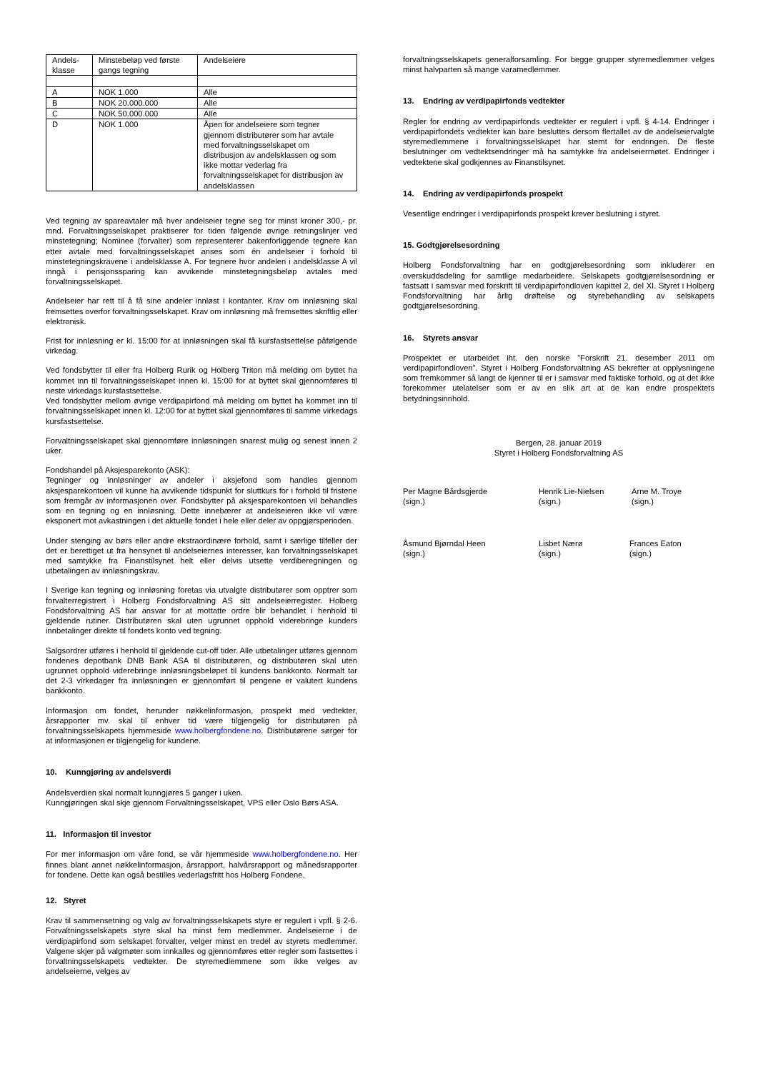| Andels- klasse | Minstebeløp ved første gangs tegning | Andelseiere |
| A | NOK 1.000 | Alle |
| B | NOK 20.000.000 | Alle |
| C | NOK 50.000.000 | Alle |
| D | NOK 1.000 | Åpen for andelseiere som tegner gjennom distributører som har avtale med forvaltningsselskapet om distribusjon av andelsklassen og som ikke mottar vederlag fra forvaltningsselskapet for distribusjon av andelsklassen |
Ved tegning av spareavtaler må hver andelseier tegne seg for minst kroner 300,- pr. mnd. Forvaltningsselskapet praktiserer for tiden følgende øvrige retningslinjer ved minstetegning; Nominee (forvalter) som representerer bakenforliggende tegnere kan etter avtale med forvaltningsselskapet anses som én andelseier i forhold til minstetegningskravene i andelsklasse A. For tegnere hvor andelen i andelsklasse A vil inngå i pensjonssparing kan avvikende minstetegningsbeløp avtales med forvaltningsselskapet.
Andelseier har rett til å få sine andeler innløst i kontanter. Krav om innløsning skal fremsettes overfor forvaltningsselskapet. Krav om innløsning må fremsettes skriftlig eller elektronisk.
Frist for innløsning er kl. 15:00 for at innløsningen skal få kursfastsettelse påfølgende virkedag.
Ved fondsbytter til eller fra Holberg Rurik og Holberg Triton må melding om byttet ha kommet inn til forvaltningsselskapet innen kl. 15:00 for at byttet skal gjennomføres til neste virkedags kursfastsettelse.
Ved fondsbytter mellom øvrige verdipapirfond må melding om byttet ha kommet inn til forvaltningsselskapet innen kl. 12:00 for at byttet skal gjennomføres til samme virkedags kursfastsettelse.
Forvaltningsselskapet skal gjennomføre innløsningen snarest mulig og senest innen 2 uker.
Fondshandel på Aksjesparekonto (ASK):
Tegninger og innløsninger av andeler i aksjefond som handles gjennom aksjesparekontoen vil kunne ha avvikende tidspunkt for sluttkurs for i forhold til fristene som fremgår av informasjonen over. Fondsbytter på aksjesparekontoen vil behandles som en tegning og en innløsning. Dette innebærer at andelseieren ikke vil være eksponert mot avkastningen i det aktuelle fondet i hele eller deler av oppgjørsperioden.
Under stenging av børs eller andre ekstraordinære forhold, samt i særlige tilfeller der det er berettiget ut fra hensynet til andelseiernes interesser, kan forvaltningsselskapet med samtykke fra Finanstilsynet helt eller delvis utsette verdiberegningen og utbetalingen av innløsningskrav.
I Sverige kan tegning og innløsning foretas via utvalgte distributører som opptrer som forvalterregistrert i Holberg Fondsforvaltning AS sitt andelseierregister. Holberg Fondsforvaltning AS har ansvar for at mottatte ordre blir behandlet i henhold til gjeldende rutiner. Distributøren skal uten ugrunnet opphold viderebringe kunders innbetalinger direkte til fondets konto ved tegning.
Salgsordrer utføres i henhold til gjeldende cut-off tider. Alle utbetalinger utføres gjennom fondenes depotbank DNB Bank ASA til distributøren, og distributøren skal uten ugrunnet opphold viderebringe innløsningsbeløpet til kundens bankkonto. Normalt tar det 2-3 virkedager fra innløsningen er gjennomført til pengene er valutert kundens bankkonto.
Informasjon om fondet, herunder nøkkelinformasjon, prospekt med vedtekter, årsrapporter mv. skal til enhver tid være tilgjengelig for distributøren på forvaltningsselskapets hjemmeside www.holbergfondene.no. Distributørene sørger for at informasjonen er tilgjengelig for kundene.
10. Kunngjøring av andelsverdi
Andelsverdien skal normalt kunngjøres 5 ganger i uken.
Kunngjøringen skal skje gjennom Forvaltningsselskapet, VPS eller Oslo Børs ASA.
11. Informasjon til investor
For mer informasjon om våre fond, se vår hjemmeside www.holbergfondene.no. Her finnes blant annet nøkkelinformasjon, årsrapport, halvårsrapport og månedsrapporter for fondene. Dette kan også bestilles vederlagsfritt hos Holberg Fondene.
12. Styret
Krav til sammensetning og valg av forvaltningsselskapets styre er regulert i vpfl. § 2-6. Forvaltningsselskapets styre skal ha minst fem medlemmer. Andelseierne i de verdipapirfond som selskapet forvalter, velger minst en tredel av styrets medlemmer. Valgene skjer på valgmøter som innkalles og gjennomføres etter regler som fastsettes i forvaltningsselskapets vedtekter. De styremedlemmene som ikke velges av andelseierne, velges av
forvaltningsselskapets generalforsamling. For begge grupper styremedlemmer velges minst halvparten så mange varamedlemmer.
13. Endring av verdipapirfonds vedtekter
Regler for endring av verdipapirfonds vedtekter er regulert i vpfl. § 4-14. Endringer i verdipapirfondets vedtekter kan bare besluttes dersom flertallet av de andelseiervalgte styremedlemmene i forvaltningsselskapet har stemt for endringen. De fleste beslutninger om vedtektsendringer må ha samtykke fra andelseiermøtet. Endringer i vedtektene skal godkjennes av Finanstilsynet.
14. Endring av verdipapirfonds prospekt
Vesentlige endringer i verdipapirfonds prospekt krever beslutning i styret.
15. Godtgjørelsesordning
Holberg Fondsforvaltning har en godtgjørelsesordning som inkluderer en overskuddsdeling for samtlige medarbeidere. Selskapets godtgjørelsesordning er fastsatt i samsvar med forskrift til verdipapirfondloven kapittel 2, del XI. Styret i Holberg Fondsforvaltning har årlig drøftelse og styrebehandling av selskapets godtgjørelsesordning.
16. Styrets ansvar
Prospektet er utarbeidet iht. den norske ”Forskrift 21. desember 2011 om verdipapirfondloven”. Styret i Holberg Fondsforvaltning AS bekrefter at opplysningene som fremkommer så langt de kjenner til er i samsvar med faktiske forhold, og at det ikke forekommer utelatelser som er av en slik art at de kan endre prospektets betydningsinnhold.
Bergen, 28. januar 2019
Styret i Holberg Fondsforvaltning AS
Per Magne Bårdsgjerde
(sign.)
Henrik Lie-Nielsen
(sign.)
Arne M. Troye
(sign.)
Åsmund Bjørndal Heen
(sign.)
Lisbet Nærø
(sign.)
Frances Eaton
(sign.)